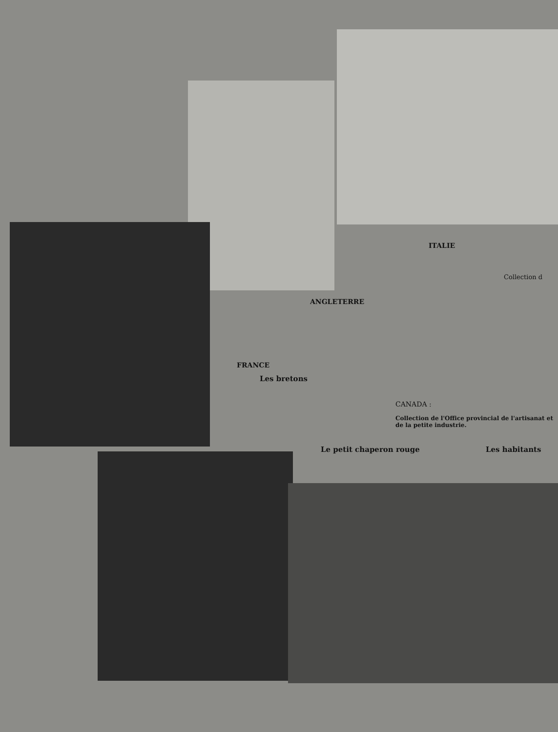ITALIE
Collection d
ANGLETERRE
FRANCE
Les bretons
CANADA :
Collection de l'Office provincial de l'artisanat et de la petite industrie.
Le petit chaperon rouge Les habitants